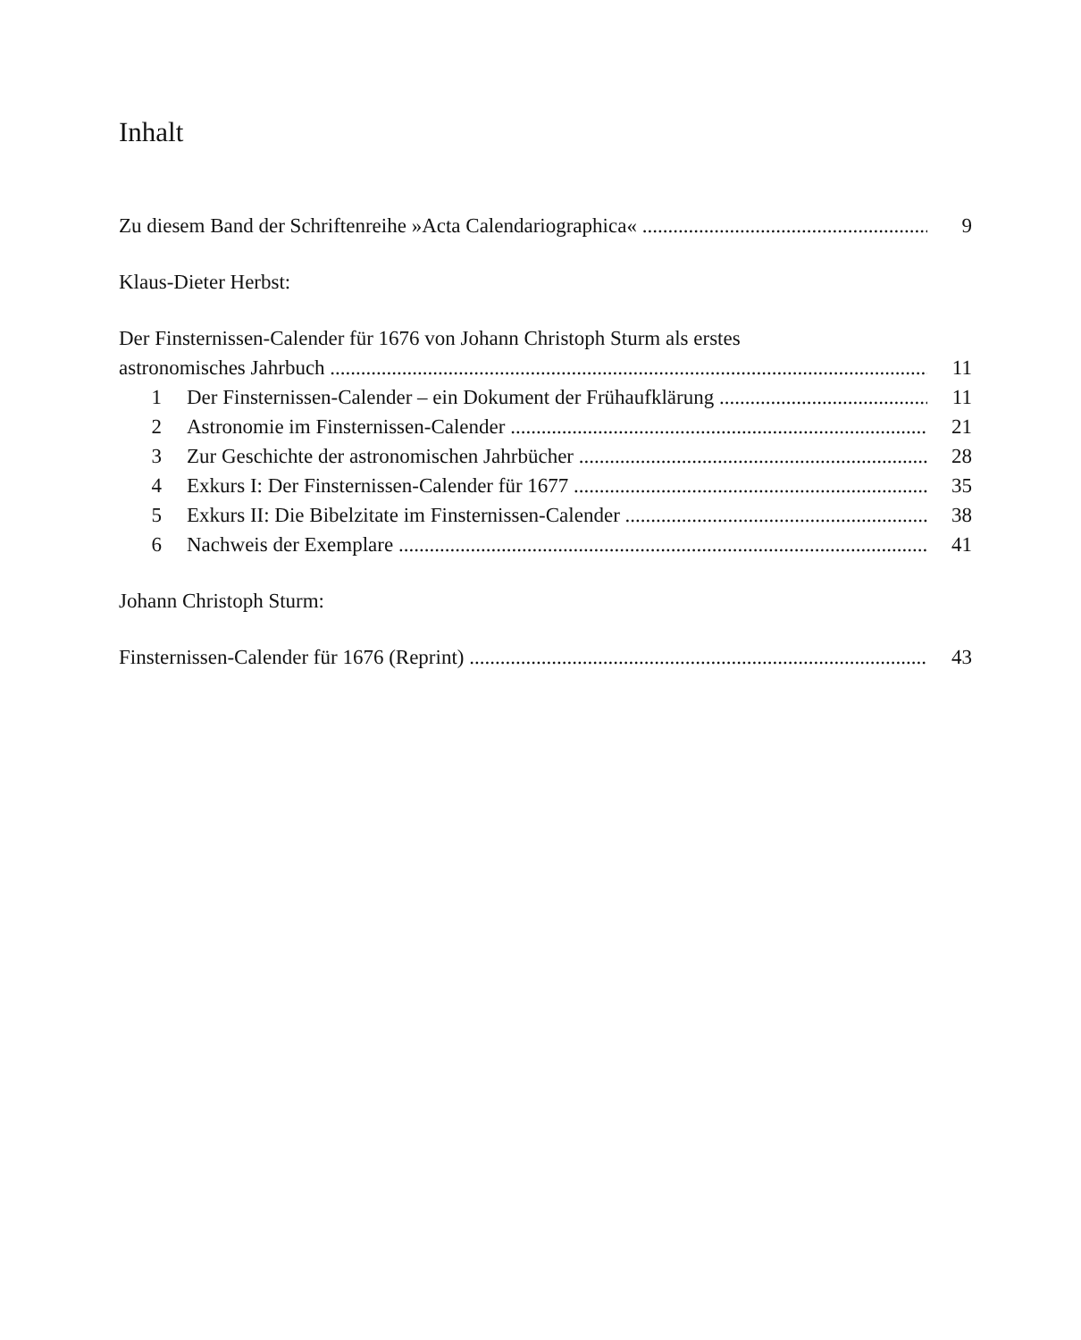Inhalt
Zu diesem Band der Schriftenreihe »Acta Calendariographica« 9
Klaus-Dieter Herbst:
Der Finsternissen-Calender für 1676 von Johann Christoph Sturm als erstes
astronomisches Jahrbuch 11
1 Der Finsternissen-Calender – ein Dokument der Frühaufklärung 11
2 Astronomie im Finsternissen-Calender 21
3 Zur Geschichte der astronomischen Jahrbücher 28
4 Exkurs I: Der Finsternissen-Calender für 1677 35
5 Exkurs II: Die Bibelzitate im Finsternissen-Calender 38
6 Nachweis der Exemplare 41
Johann Christoph Sturm:
Finsternissen-Calender für 1676 (Reprint) 43